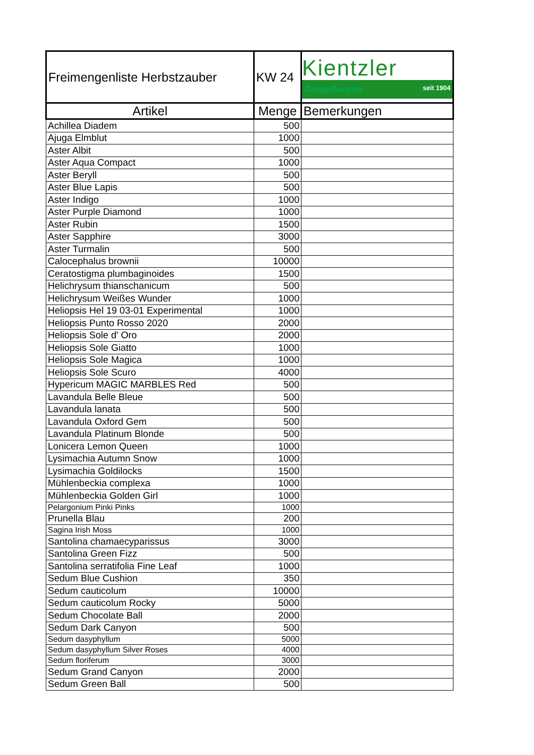| Freimengenliste Herbstzauber | KW 24 | Kientzler Jungpflanzen seit 1904 |
| Artikel | Menge | Bemerkungen |
| Achillea Diadem | 500 | |
| Ajuga Elmblut | 1000 | |
| Aster Albit | 500 | |
| Aster Aqua Compact | 1000 | |
| Aster Beryll | 500 | |
| Aster Blue Lapis | 500 | |
| Aster Indigo | 1000 | |
| Aster Purple Diamond | 1000 | |
| Aster Rubin | 1500 | |
| Aster Sapphire | 3000 | |
| Aster Turmalin | 500 | |
| Calocephalus brownii | 10000 | |
| Ceratostigma plumbaginoides | 1500 | |
| Helichrysum thianschanicum | 500 | |
| Helichrysum Weißes Wunder | 1000 | |
| Heliopsis Hel 19 03-01 Experimental | 1000 | |
| Heliopsis Punto Rosso 2020 | 2000 | |
| Heliopsis Sole d' Oro | 2000 | |
| Heliopsis Sole Giatto | 1000 | |
| Heliopsis Sole Magica | 1000 | |
| Heliopsis Sole Scuro | 4000 | |
| Hypericum MAGIC MARBLES Red | 500 | |
| Lavandula Belle Bleue | 500 | |
| Lavandula lanata | 500 | |
| Lavandula Oxford Gem | 500 | |
| Lavandula Platinum Blonde | 500 | |
| Lonicera Lemon Queen | 1000 | |
| Lysimachia Autumn Snow | 1000 | |
| Lysimachia Goldilocks | 1500 | |
| Mühlenbeckia complexa | 1000 | |
| Mühlenbeckia Golden Girl | 1000 | |
| Pelargonium Pinki Pinks | 1000 | |
| Prunella Blau | 200 | |
| Sagina Irish Moss | 1000 | |
| Santolina chamaecyparissus | 3000 | |
| Santolina Green Fizz | 500 | |
| Santolina serratifolia Fine Leaf | 1000 | |
| Sedum Blue Cushion | 350 | |
| Sedum cauticolum | 10000 | |
| Sedum cauticolum Rocky | 5000 | |
| Sedum Chocolate Ball | 2000 | |
| Sedum Dark Canyon | 500 | |
| Sedum dasyphyllum | 5000 | |
| Sedum dasyphyllum Silver Roses | 4000 | |
| Sedum floriferum | 3000 | |
| Sedum Grand Canyon | 2000 | |
| Sedum Green Ball | 500 | |